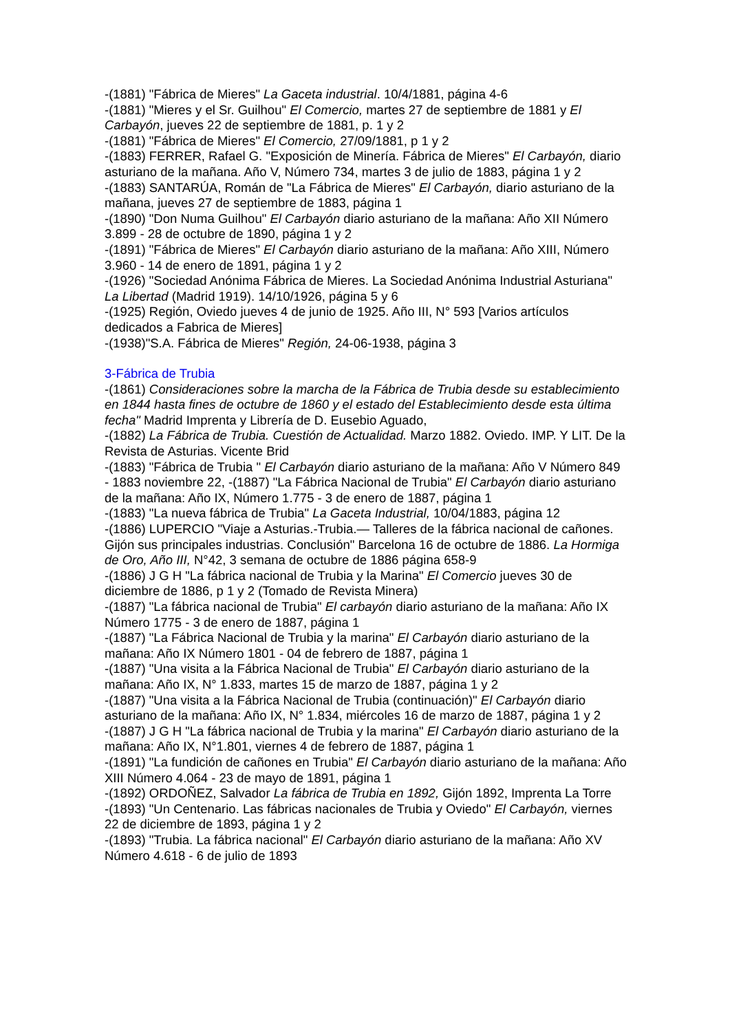-(1881) "Fábrica de Mieres" La Gaceta industrial. 10/4/1881, página 4-6
-(1881) "Mieres y el Sr. Guilhou" El Comercio, martes 27 de septiembre de 1881 y El Carbayón, jueves 22 de septiembre de 1881, p. 1 y 2
-(1881) "Fábrica de Mieres" El Comercio, 27/09/1881, p 1 y 2
-(1883) FERRER, Rafael G. "Exposición de Minería. Fábrica de Mieres" El Carbayón, diario asturiano de la mañana. Año V, Número 734, martes 3 de julio de 1883, página 1 y 2
-(1883) SANTARÚA, Román de "La Fábrica de Mieres" El Carbayón, diario asturiano de la mañana, jueves 27 de septiembre de 1883, página 1
-(1890) "Don Numa Guilhou" El Carbayón diario asturiano de la mañana: Año XII Número 3.899 - 28 de octubre de 1890, página 1 y 2
-(1891) "Fábrica de Mieres" El Carbayón diario asturiano de la mañana: Año XIII, Número 3.960 - 14 de enero de 1891, página 1 y 2
-(1926) "Sociedad Anónima Fábrica de Mieres. La Sociedad Anónima Industrial Asturiana" La Libertad (Madrid 1919). 14/10/1926, página 5 y 6
-(1925) Región, Oviedo jueves 4 de junio de 1925. Año III, N° 593 [Varios artículos dedicados a Fabrica de Mieres]
-(1938)"S.A. Fábrica de Mieres" Región, 24-06-1938, página 3
3-Fábrica de Trubia
-(1861) Consideraciones sobre la marcha de la Fábrica de Trubia desde su establecimiento en 1844 hasta fines de octubre de 1860 y el estado del Establecimiento desde esta última fecha" Madrid Imprenta y Librería de D. Eusebio Aguado,
-(1882) La Fábrica de Trubia. Cuestión de Actualidad. Marzo 1882. Oviedo. IMP. Y LIT. De la Revista de Asturias. Vicente Brid
-(1883) "Fábrica de Trubia " El Carbayón diario asturiano de la mañana: Año V Número 849 - 1883 noviembre 22, -(1887) "La Fábrica Nacional de Trubia" El Carbayón diario asturiano de la mañana: Año IX, Número 1.775 - 3 de enero de 1887, página 1
-(1883) "La nueva fábrica de Trubia" La Gaceta Industrial, 10/04/1883, página 12
-(1886) LUPERCIO "Viaje a Asturias.-Trubia.— Talleres de la fábrica nacional de cañones. Gijón sus principales industrias. Conclusión" Barcelona 16 de octubre de 1886. La Hormiga de Oro, Año III, N°42, 3 semana de octubre de 1886 página 658-9
-(1886) J G H "La fábrica nacional de Trubia y la Marina" El Comercio jueves 30 de diciembre de 1886, p 1 y 2 (Tomado de Revista Minera)
-(1887) "La fábrica nacional de Trubia" El carbayón diario asturiano de la mañana: Año IX Número 1775 - 3 de enero de 1887, página 1
-(1887) "La Fábrica Nacional de Trubia y la marina" El Carbayón diario asturiano de la mañana: Año IX Número 1801 - 04 de febrero de 1887, página 1
-(1887) "Una visita a la Fábrica Nacional de Trubia" El Carbayón diario asturiano de la mañana: Año IX, N° 1.833, martes 15 de marzo de 1887, página 1 y 2
-(1887) "Una visita a la Fábrica Nacional de Trubia (continuación)" El Carbayón diario asturiano de la mañana: Año IX, N° 1.834, miércoles 16 de marzo de 1887, página 1 y 2
-(1887) J G H "La fábrica nacional de Trubia y la marina" El Carbayón diario asturiano de la mañana: Año IX, N°1.801, viernes 4 de febrero de 1887, página 1
-(1891) "La fundición de cañones en Trubia" El Carbayón diario asturiano de la mañana: Año XIII Número 4.064 - 23 de mayo de 1891, página 1
-(1892) ORDOÑEZ, Salvador La fábrica de Trubia en 1892, Gijón 1892, Imprenta La Torre
-(1893) "Un Centenario. Las fábricas nacionales de Trubia y Oviedo" El Carbayón, viernes 22 de diciembre de 1893, página 1 y 2
-(1893) "Trubia. La fábrica nacional" El Carbayón diario asturiano de la mañana: Año XV Número 4.618 - 6 de julio de 1893